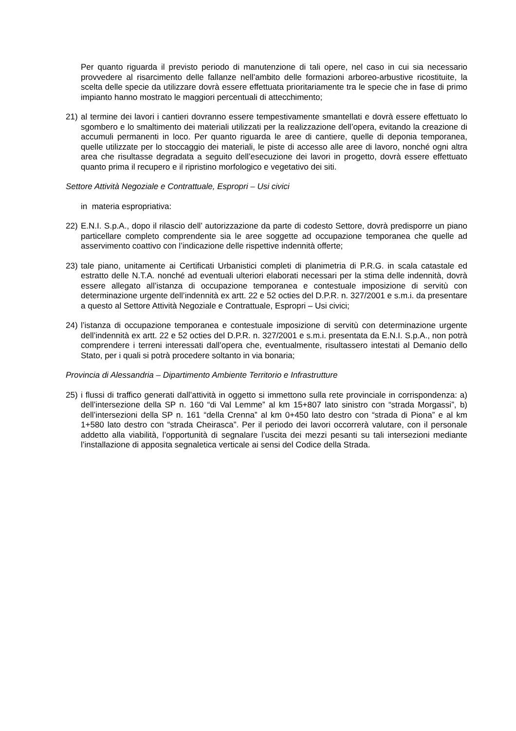Per quanto riguarda il previsto periodo di manutenzione di tali opere, nel caso in cui sia necessario provvedere al risarcimento delle fallanze nell’ambito delle formazioni arboreo-arbustive ricostituite, la scelta delle specie da utilizzare dovrà essere effettuata prioritariamente tra le specie che in fase di primo impianto hanno mostrato le maggiori percentuali di attecchimento;
21) al termine dei lavori i cantieri dovranno essere tempestivamente smantellati e dovrà essere effettuato lo sgombero e lo smaltimento dei materiali utilizzati per la realizzazione dell’opera, evitando la creazione di accumuli permanenti in loco. Per quanto riguarda le aree di cantiere, quelle di deponia temporanea, quelle utilizzate per lo stoccaggio dei materiali, le piste di accesso alle aree di lavoro, nonché ogni altra area che risultasse degradata a seguito dell’esecuzione dei lavori in progetto, dovrà essere effettuato quanto prima il recupero e il ripristino morfologico e vegetativo dei siti.
Settore Attività Negoziale e Contrattuale, Espropri – Usi civici
in materia espropriativa:
22) E.N.I. S.p.A., dopo il rilascio dell’ autorizzazione da parte di codesto Settore, dovrà predisporre un piano particellare completo comprendente sia le aree soggette ad occupazione temporanea che quelle ad asservimento coattivo con l’indicazione delle rispettive indennità offerte;
23) tale piano, unitamente ai Certificati Urbanistici completi di planimetria di P.R.G. in scala catastale ed estratto delle N.T.A. nonché ad eventuali ulteriori elaborati necessari per la stima delle indennità, dovrà essere allegato all’istanza di occupazione temporanea e contestuale imposizione di servitù con determinazione urgente dell’indennità ex artt. 22 e 52 octies del D.P.R. n. 327/2001 e s.m.i. da presentare a questo al Settore Attività Negoziale e Contrattuale, Espropri – Usi civici;
24) l’istanza di occupazione temporanea e contestuale imposizione di servitù con determinazione urgente dell’indennità ex artt. 22 e 52 octies del D.P.R. n. 327/2001 e s.m.i. presentata da E.N.I. S.p.A., non potrà comprendere i terreni interessati dall’opera che, eventualmente, risultassero intestati al Demanio dello Stato, per i quali si potrà procedere soltanto in via bonaria;
Provincia di Alessandria – Dipartimento Ambiente Territorio e Infrastrutture
25) i flussi di traffico generati dall’attività in oggetto si immettono sulla rete provinciale in corrispondenza: a) dell’intersezione della SP n. 160 “di Val Lemme” al km 15+807 lato sinistro con “strada Morgassi”, b) dell’intersezioni della SP n. 161 “della Crenna” al km 0+450 lato destro con “strada di Piona” e al km 1+580 lato destro con “strada Cheirasca”. Per il periodo dei lavori occorrerà valutare, con il personale addetto alla viabilità, l’opportunità di segnalare l’uscita dei mezzi pesanti su tali intersezioni mediante l’installazione di apposita segnaletica verticale ai sensi del Codice della Strada.